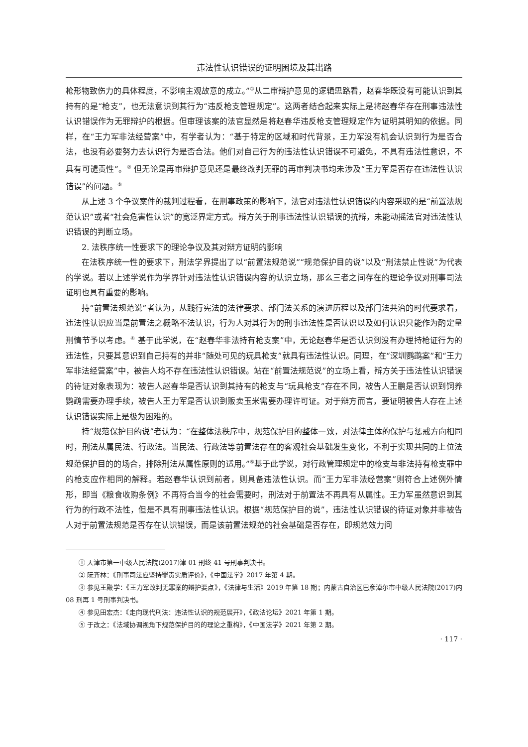违法性认识错误的证明困境及其出路
枪形物致伤力的具体程度，不影响主观故意的成立。”<sup>①</sup>从二审辩护意见的逻辑思路看，赵春华既没有可能认识到其持有的是“枪支”，也无法意识到其行为“违反枪支管理规定”。这两者结合起来实际上是将赵春华存在刑事违法性认识错误作为无罪辩护的根据。但审理该案的法官显然是将赵春华违反枪支管理规定作为证明其明知的依据。同样，在“王力军非法经营案”中，有学者认为：“基于特定的区域和时代背景，王力军没有机会认识到行为是否合法，也没有必要努力去认识行为是否合法。他们对自己行为的违法性认识错误不可避免，不具有违法性意识，不具有可谴责性”。<sup>②</sup> 但无论是再审辩护意见还是最终改判无罪的再审判决书均未涉及“王力军是否存在违法性认识错误”的问题。<sup>③</sup>
从上述 3 个争议案件的裁判过程看，在刑事政策的影响下，法官对违法性认识错误的内容采取的是“前置法规范认识”或者“社会危害性认识”的宽泛界定方式。辩方关于刑事违法性认识错误的抗辩，未能动摇法官对违法性认识错误的判断立场。
2. 法秩序统一性要求下的理论争议及其对辩方证明的影响
在法秩序统一性的要求下，刑法学界提出了以“前置法规范说”“规范保护目的说”以及“刑法禁止性说”为代表的学说。若以上述学说作为学界针对违法性认识错误内容的认识立场，那么三者之间存在的理论争议对刑事司法证明也具有重要的影响。
持“前置法规范说”者认为，从践行宪法的法律要求、部门法关系的演进历程以及部门法共治的时代要求看，违法性认识应当是前置法之概略不法认识，行为人对其行为的刑事违法性是否认识以及如何认识只能作为酌定量刑情节予以考虑。<sup>④</sup> 基于此学说，在“赵春华非法持有枪支案”中，无论赵春华是否认识到没有办理持枪证行为的违法性，只要其意识到自己持有的并非“随处可见的玩具枪支”就具有违法性认识。同理，在“深圳鹦鹉案”和“王力军非法经营案”中，被告人均不存在违法性认识错误。站在“前置法规范说”的立场上看，辩方关于违法性认识错误的待证对象表现为：被告人赵春华是否认识到其持有的枪支与“玩具枪支”存在不同，被告人王鹏是否认识到饲养鹦鹉需要办理手续，被告人王力军是否认识到贩卖玉米需要办理许可证。对于辩方而言，要证明被告人存在上述认识错误实际上是极为困难的。
持“规范保护目的说”者认为：“在整体法秩序中，规范保护目的整体一致，对法律主体的保护与惩戒方向相同时，刑法从属民法、行政法。当民法、行政法等前置法存在的客观社会基础发生变化，不利于实现共同的上位法规范保护目的的场合，排除刑法从属性原则的适用。”<sup>⑤</sup>基于此学说，对行政管理规定中的枪支与非法持有枪支罪中的枪支应作相同的解释。若赵春华认识到前者，则具备违法性认识。而“王力军非法经营案”则符合上述例外情形，即当《粮食收购条例》不再符合当今的社会需要时，刑法对于前置法不再具有从属性。王力军虽然意识到其行为的行政不法性，但是不具有刑事违法性认识。根据“规范保护目的说”，违法性认识错误的待证对象并非被告人对于前置法规范是否存在认识错误，而是该前置法规范的社会基础是否存在，即规范效力问
① 天津市第一中级人民法院(2017)津 01 刑终 41 号刑事判决书。
② 阮齐林：《刑事司法应坚持罪责实质评价》，《中国法学》2017 年第 4 期。
③ 参见王殿学：《王力军改判无罪案的辩护要点》，《法律与生活》2019 年第 18 期；内蒙古自治区巴彦淖尔市中级人民法院(2017)内 08 刑再 1 号刑事判决书。
④ 参见田宏杰：《走向现代刑法：违法性认识的规范展开》，《政法论坛》2021 年第 1 期。
⑤ 于改之：《法域协调视角下规范保护目的的理论之重构》，《中国法学》2021 年第 2 期。
· 117 ·